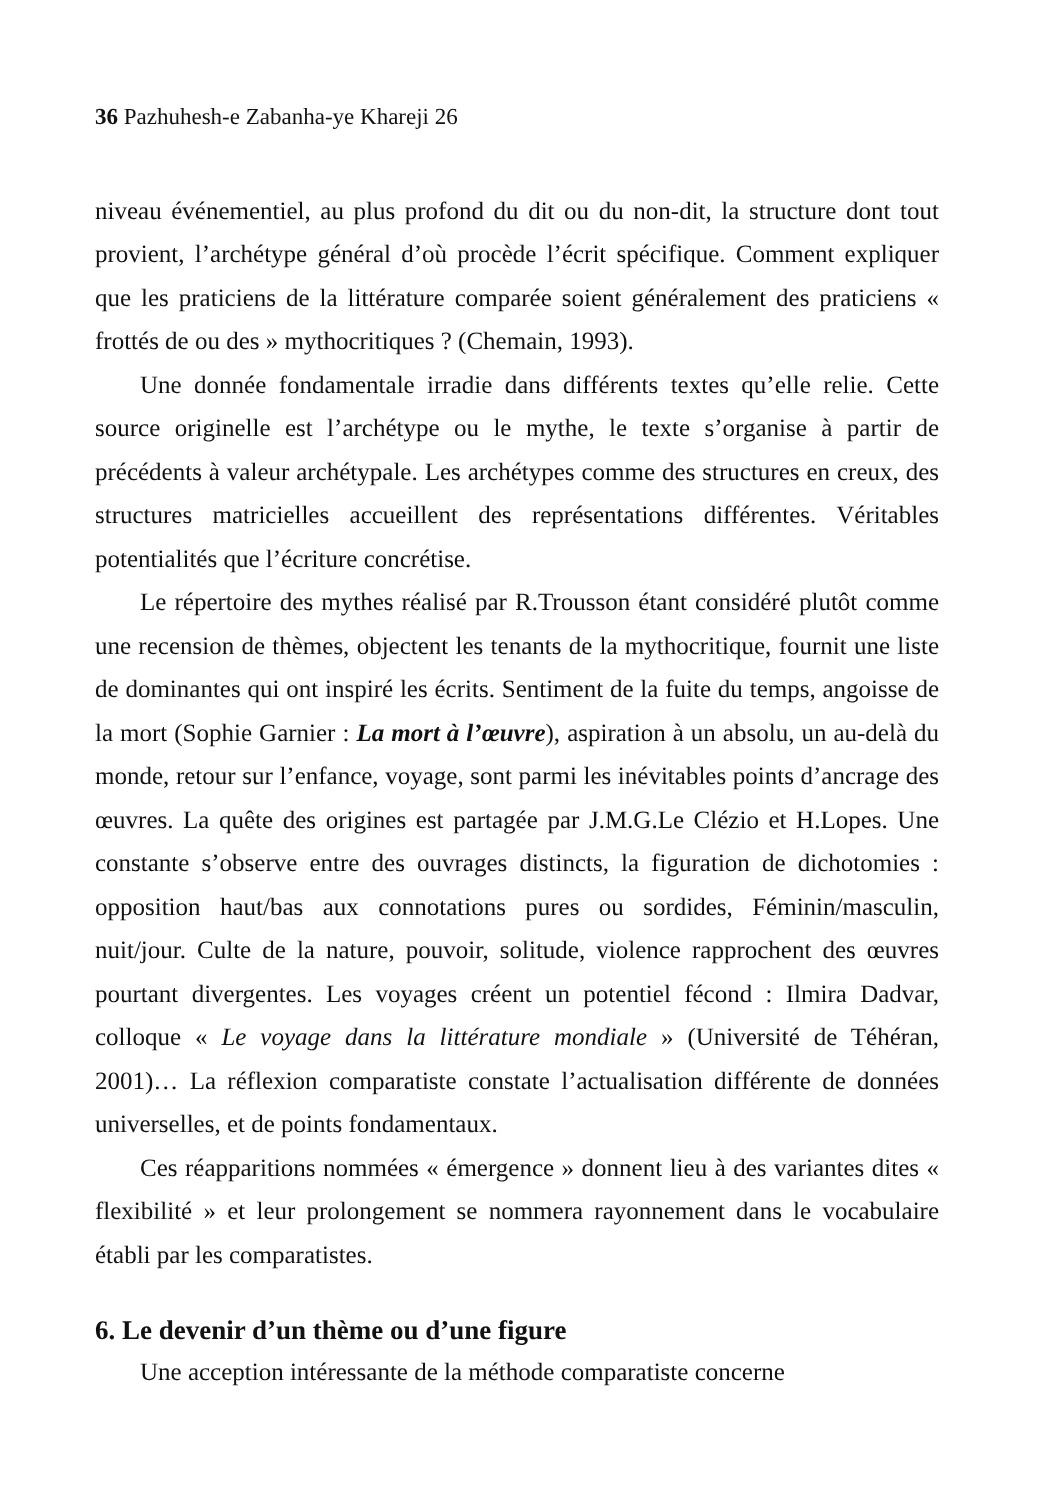36 Pazhuhesh-e Zabanha-ye Khareji 26
niveau événementiel, au plus profond du dit ou du non-dit, la structure dont tout provient, l’archétype général d’où procède l’écrit spécifique. Comment expliquer que les praticiens de la littérature comparée soient généralement des praticiens « frottés de ou des » mythocritiques ? (Chemain, 1993).
Une donnée fondamentale irradie dans différents textes qu’elle relie. Cette source originelle est l’archétype ou le mythe, le texte s’organise à partir de précédents à valeur archétypale. Les archétypes comme des structures en creux, des structures matricielles accueillent des représentations différentes. Véritables potentialités que l’écriture concrétise.
Le répertoire des mythes réalisé par R.Trousson étant considéré plutôt comme une recension de thèmes, objectent les tenants de la mythocritique, fournit une liste de dominantes qui ont inspiré les écrits. Sentiment de la fuite du temps, angoisse de la mort (Sophie Garnier : La mort à l’œuvre), aspiration à un absolu, un au-delà du monde, retour sur l’enfance, voyage, sont parmi les inévitables points d’ancrage des œuvres. La quête des origines est partagée par J.M.G.Le Clézio et H.Lopes. Une constante s’observe entre des ouvrages distincts, la figuration de dichotomies : opposition haut/bas aux connotations pures ou sordides, Féminin/masculin, nuit/jour. Culte de la nature, pouvoir, solitude, violence rapprochent des œuvres pourtant divergentes. Les voyages créent un potentiel fécond : Ilmira Dadvar, colloque « Le voyage dans la littérature mondiale » (Université de Téhéran, 2001)… La réflexion comparatiste constate l’actualisation différente de données universelles, et de points fondamentaux.
Ces réapparitions nommées « émergence » donnent lieu à des variantes dites « flexibilité » et leur prolongement se nommera rayonnement dans le vocabulaire établi par les comparatistes.
6. Le devenir d’un thème ou d’une figure
Une acception intéressante de la méthode comparatiste concerne